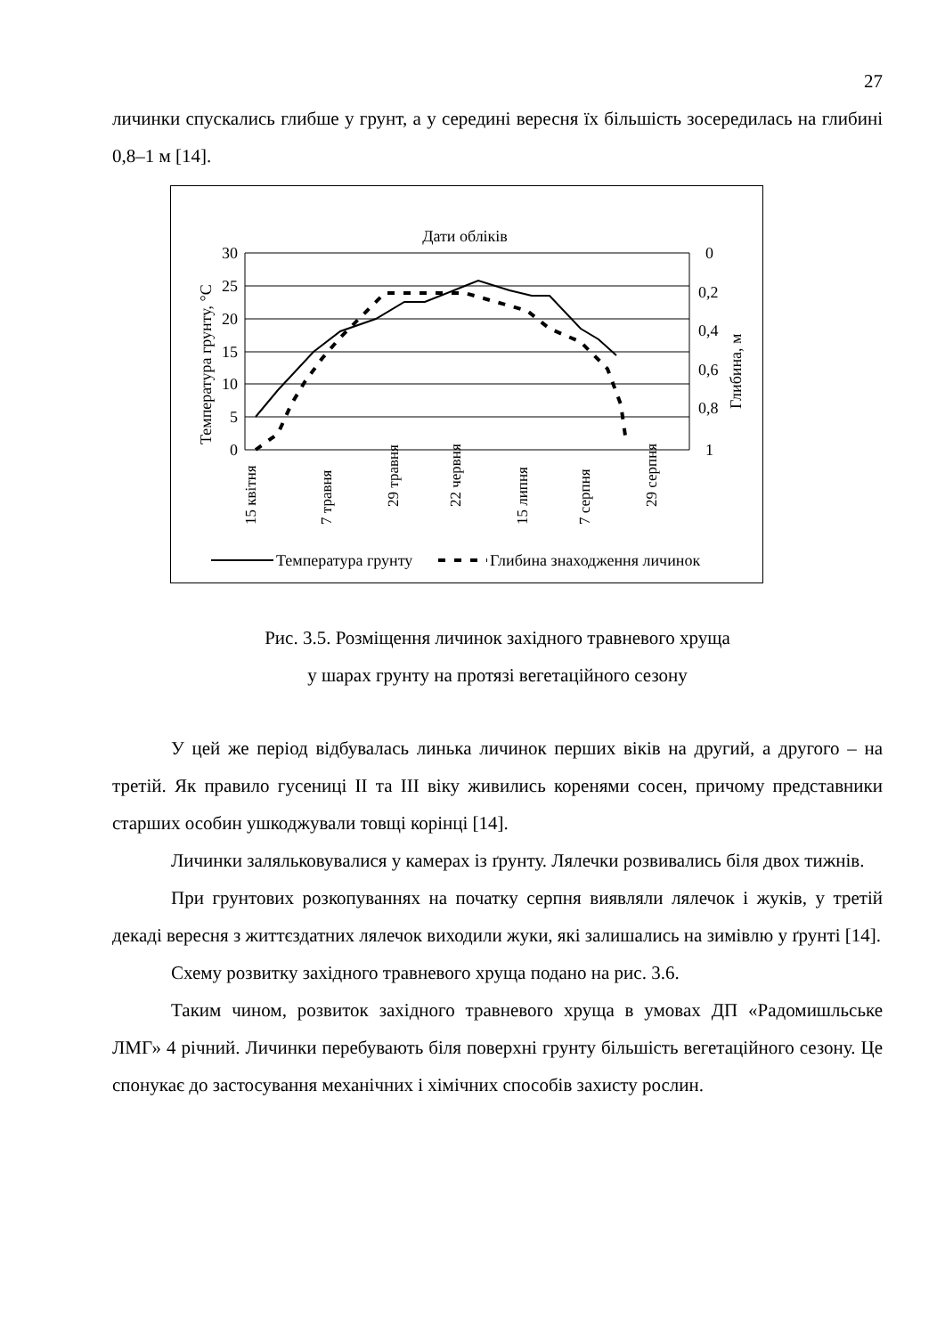27
личинки спускались глибше у грунт, а у середині вересня їх більшість зосередилась на глибині 0,8–1 м [14].
Дати обліків
30
25
20
15
10
5
0
0
0,2
0,4
0,6
0,8
1
Температура грунту, °C
Глибина, м
15 квітня
7 травня
29 травня
22 червня
15 липня
7 серпня
29 серпня
Температура грунту
Глибина знаходження личинок
Рис. 3.5. Розміщення личинок західного травневого хруща
у шарах грунту на протязі вегетаційного сезону
У цей же період відбувалась линька личинок перших віків на другий, а другого – на третій. Як правило гусениці ІІ та ІІІ віку живились коренями сосен, причому представники старших особин ушкоджували товщі корінці [14].
Личинки заляльковувалися у камерах із ґрунту. Лялечки розвивались біля двох тижнів.
При грунтових розкопуваннях на початку серпня виявляли лялечок і жуків, у третій декаді вересня з життєздатних лялечок виходили жуки, які залишались на зимівлю у ґрунті [14].
Схему розвитку західного травневого хруща подано на рис. 3.6.
Таким чином, розвиток західного травневого хруща в умовах ДП «Радомишльське ЛМГ» 4 річний. Личинки перебувають біля поверхні грунту більшість вегетаційного сезону. Це спонукає до застосування механічних і хімічних способів захисту рослин.